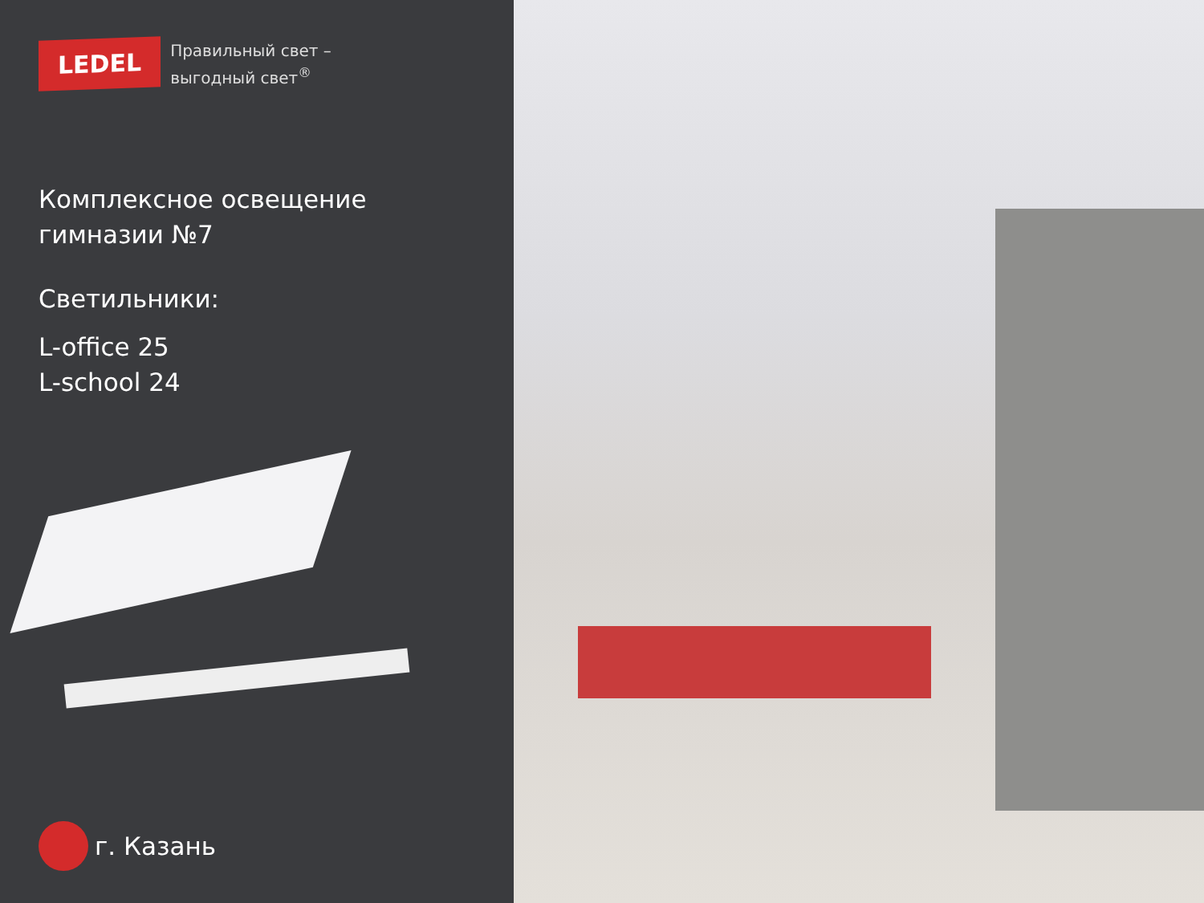LEDEL
Правильный свет –
выгодный свет<sup>®</sup>
Комплексное освещение
гимназии №7
Светильники:
L-office 25
L-school 24
г. Казань